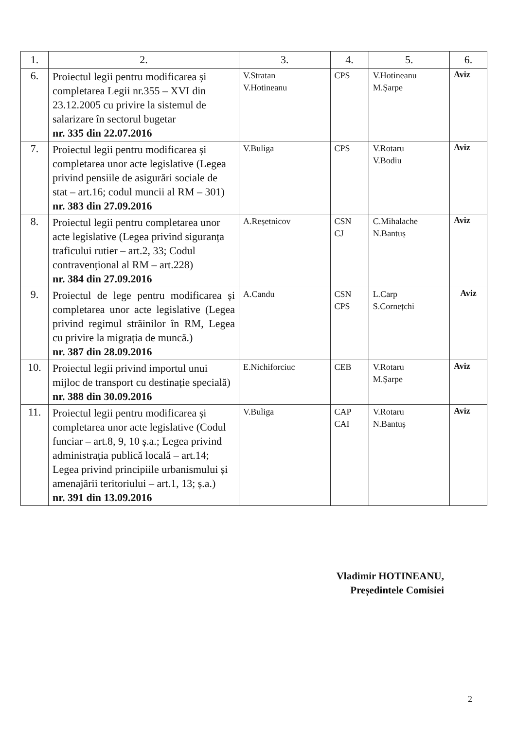| 1. | 2. | 3. | 4. | 5. | 6. |
| --- | --- | --- | --- | --- | --- |
| 6. | Proiectul legii pentru modificarea și completarea Legii nr.355 – XVI din 23.12.2005 cu privire la sistemul de salarizare în sectorul bugetar nr. 335 din 22.07.2016 | V.Stratan V.Hotineanu | CPS | V.Hotineanu M.Șarpe | Aviz |
| 7. | Proiectul legii pentru modificarea și completarea unor acte legislative (Legea privind pensiile de asigurări sociale de stat – art.16; codul muncii al RM – 301) nr. 383 din 27.09.2016 | V.Buliga | CPS | V.Rotaru V.Bodiu | Aviz |
| 8. | Proiectul legii pentru completarea unor acte legislative (Legea privind siguranța traficului rutier – art.2, 33; Codul contravențional al RM – art.228) nr. 384 din 27.09.2016 | A.Reșetnicov | CSN CJ | C.Mihalache N.Bantuș | Aviz |
| 9. | Proiectul de lege pentru modificarea și completarea unor acte legislative (Legea privind regimul străinilor în RM, Legea cu privire la migrația de muncă.) nr. 387 din 28.09.2016 | A.Candu | CSN CPS | L.Carp S.Cornețchi | Aviz |
| 10. | Proiectul legii privind importul unui mijloc de transport cu destinație specială) nr. 388 din 30.09.2016 | E.Nichiforciuc | CEB | V.Rotaru M.Șarpe | Aviz |
| 11. | Proiectul legii pentru modificarea și completarea unor acte legislative (Codul funciar – art.8, 9, 10 ș.a.; Legea privind administrația publică locală – art.14; Legea privind principiile urbanismului și amenajării teritoriului – art.1, 13; ș.a.) nr. 391 din 13.09.2016 | V.Buliga | CAP CAI | V.Rotaru N.Bantuș | Aviz |
Vladimir HOTINEANU,
Președintele Comisiei
2